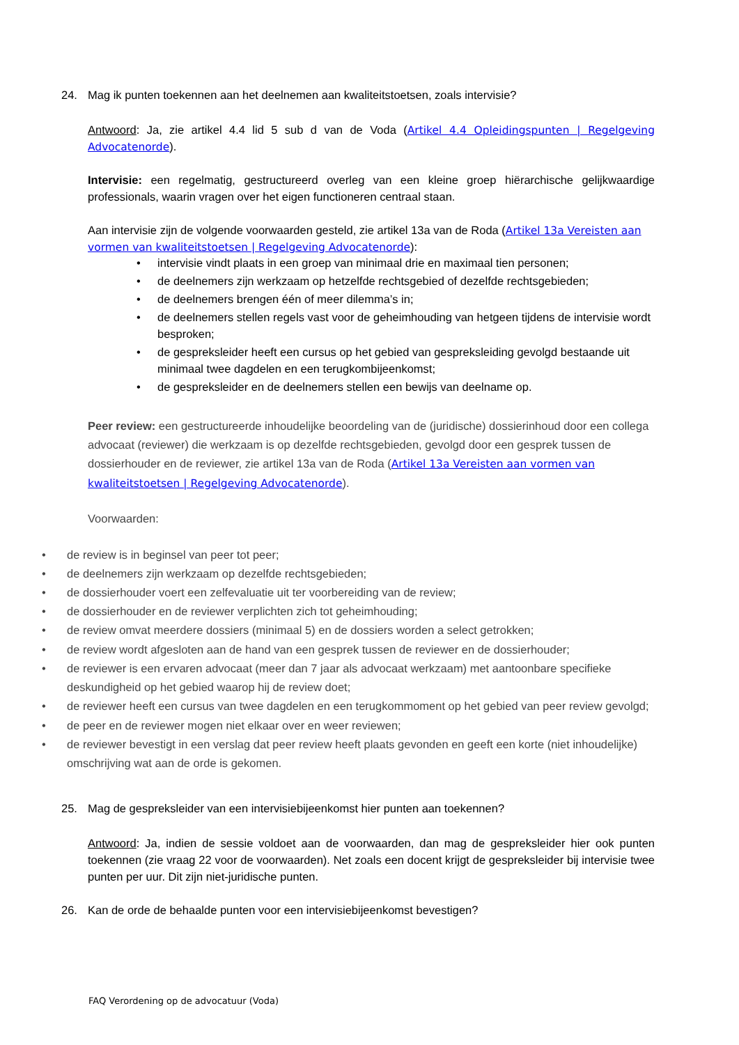24. Mag ik punten toekennen aan het deelnemen aan kwaliteitstoetsen, zoals intervisie?
Antwoord: Ja, zie artikel 4.4 lid 5 sub d van de Voda (Artikel 4.4 Opleidingspunten | Regelgeving Advocatenorde).
Intervisie: een regelmatig, gestructureerd overleg van een kleine groep hiërarchische gelijkwaardige professionals, waarin vragen over het eigen functioneren centraal staan.
Aan intervisie zijn de volgende voorwaarden gesteld, zie artikel 13a van de Roda (Artikel 13a Vereisten aan vormen van kwaliteitstoetsen | Regelgeving Advocatenorde):
• intervisie vindt plaats in een groep van minimaal drie en maximaal tien personen;
• de deelnemers zijn werkzaam op hetzelfde rechtsgebied of dezelfde rechtsgebieden;
• de deelnemers brengen één of meer dilemma’s in;
• de deelnemers stellen regels vast voor de geheimhouding van hetgeen tijdens de intervisie wordt besproken;
• de gespreksleider heeft een cursus op het gebied van gespreksleiding gevolgd bestaande uit minimaal twee dagdelen en een terugkombijeenkomst;
• de gespreksleider en de deelnemers stellen een bewijs van deelname op.
Peer review: een gestructureerde inhoudelijke beoordeling van de (juridische) dossierinhoud door een collega advocaat (reviewer) die werkzaam is op dezelfde rechtsgebieden, gevolgd door een gesprek tussen de dossierhouder en de reviewer, zie artikel 13a van de Roda (Artikel 13a Vereisten aan vormen van kwaliteitstoetsen | Regelgeving Advocatenorde).
Voorwaarden:
• de review is in beginsel van peer tot peer;
• de deelnemers zijn werkzaam op dezelfde rechtsgebieden;
• de dossierhouder voert een zelfevaluatie uit ter voorbereiding van de review;
• de dossierhouder en de reviewer verplichten zich tot geheimhouding;
• de review omvat meerdere dossiers (minimaal 5) en de dossiers worden a select getrokken;
• de review wordt afgesloten aan de hand van een gesprek tussen de reviewer en de dossierhouder;
• de reviewer is een ervaren advocaat (meer dan 7 jaar als advocaat werkzaam) met aantoonbare specifieke deskundigheid op het gebied waarop hij de review doet;
• de reviewer heeft een cursus van twee dagdelen en een terugkommoment op het gebied van peer review gevolgd;
• de peer en de reviewer mogen niet elkaar over en weer reviewen;
• de reviewer bevestigt in een verslag dat peer review heeft plaats gevonden en geeft een korte (niet inhoudelijke) omschrijving wat aan de orde is gekomen.
25. Mag de gespreksleider van een intervisiebijeenkomst hier punten aan toekennen?
Antwoord: Ja, indien de sessie voldoet aan de voorwaarden, dan mag de gespreksleider hier ook punten toekennen (zie vraag 22 voor de voorwaarden). Net zoals een docent krijgt de gespreksleider bij intervisie twee punten per uur. Dit zijn niet-juridische punten.
26. Kan de orde de behaalde punten voor een intervisiebijeenkomst bevestigen?
FAQ Verordening op de advocatuur (Voda)